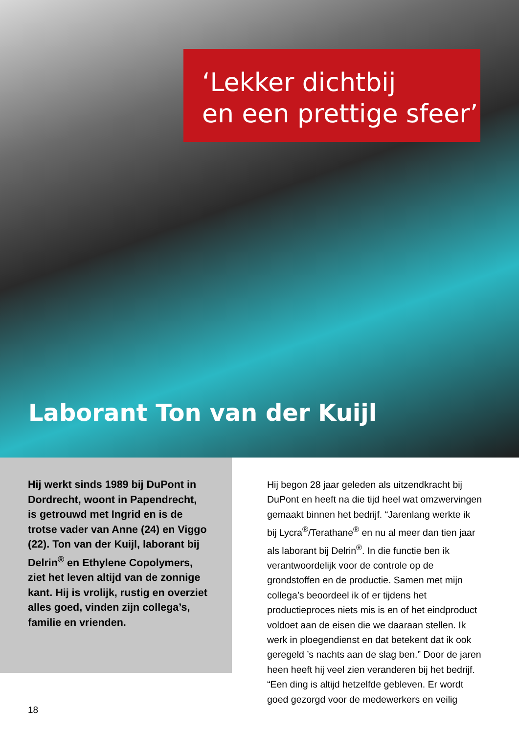‘Lekker dichtbij
en een prettige sfeer’
Laborant Ton van der Kuijl
Hij werkt sinds 1989 bij DuPont in Dordrecht, woont in Papendrecht, is getrouwd met Ingrid en is de trotse vader van Anne (24) en Viggo (22). Ton van der Kuijl, laborant bij Delrin<sup>®</sup> en Ethylene Copolymers, ziet het leven altijd van de zonnige kant. Hij is vrolijk, rustig en overziet alles goed, vinden zijn collega’s, familie en vrienden.
Hij begon 28 jaar geleden als uitzendkracht bij DuPont en heeft na die tijd heel wat omzwervingen gemaakt binnen het bedrijf. “Jarenlang werkte ik bij Lycra<sup>®</sup>/Terathane<sup>®</sup> en nu al meer dan tien jaar als laborant bij Delrin<sup>®</sup>. In die functie ben ik verantwoordelijk voor de controle op de grondstoffen en de productie. Samen met mijn collega’s beoordeel ik of er tijdens het productieproces niets mis is en of het eindproduct voldoet aan de eisen die we daaraan stellen. Ik werk in ploegendienst en dat betekent dat ik ook geregeld ’s nachts aan de slag ben.” Door de jaren heen heeft hij veel zien veranderen bij het bedrijf. “Een ding is altijd hetzelfde gebleven. Er wordt goed gezorgd voor de medewerkers en veilig
18